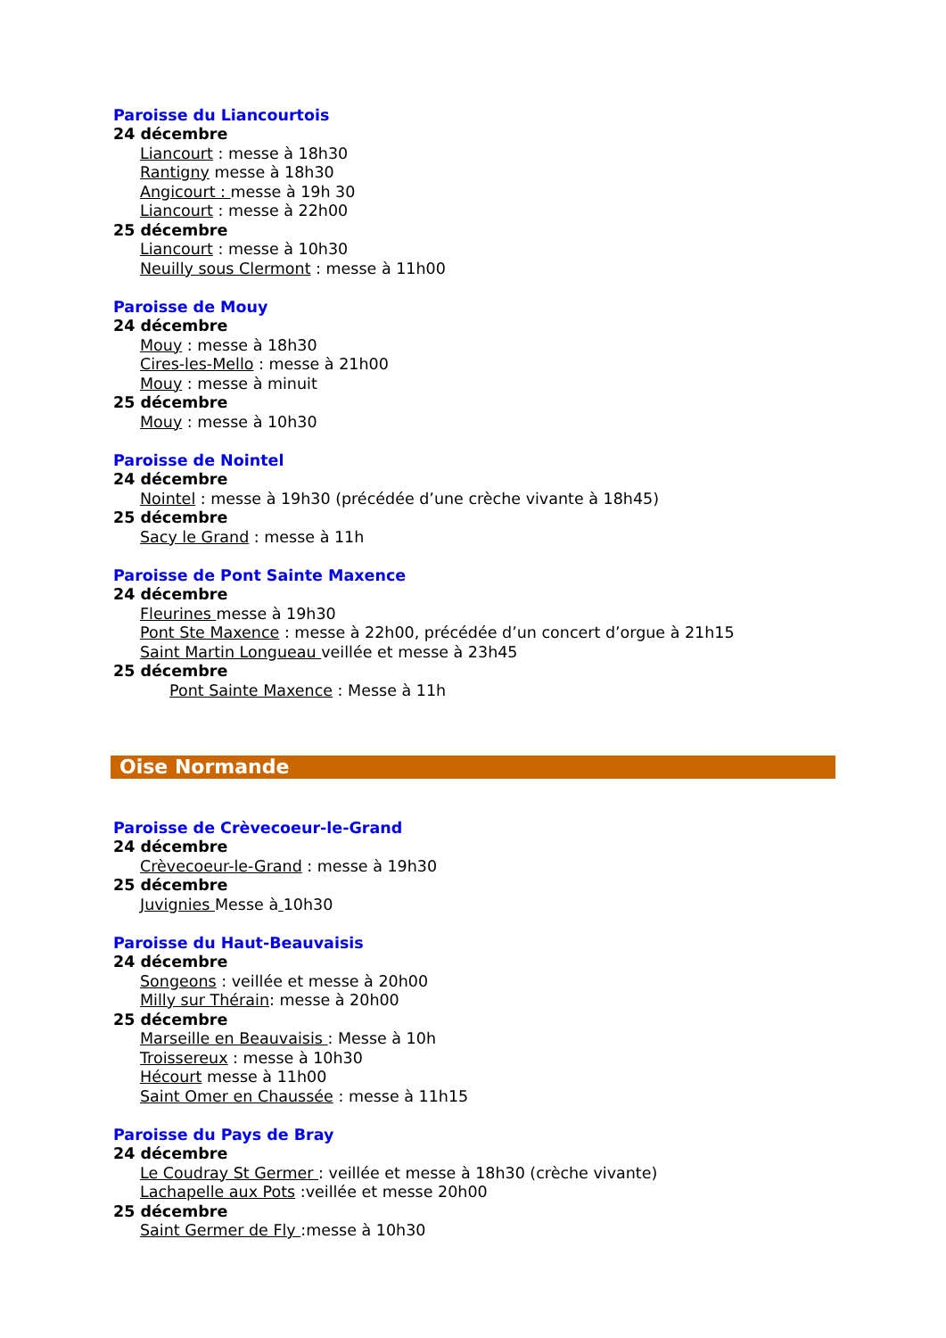Paroisse du Liancourtois
24 décembre
Liancourt : messe à 18h30
Rantigny messe à 18h30
Angicourt : messe à 19h 30
Liancourt : messe à 22h00
25 décembre
Liancourt : messe à 10h30
Neuilly sous Clermont : messe à 11h00
Paroisse de Mouy
24 décembre
Mouy : messe à 18h30
Cires-les-Mello : messe à 21h00
Mouy : messe à minuit
25 décembre
Mouy : messe à 10h30
Paroisse de Nointel
24 décembre
Nointel : messe à 19h30 (précédée d’une crèche vivante à 18h45)
25 décembre
Sacy le Grand : messe à 11h
Paroisse de Pont Sainte Maxence
24 décembre
Fleurines messe à 19h30
Pont Ste Maxence : messe à 22h00, précédée d’un concert d’orgue à 21h15
Saint Martin Longueau veillée et messe à 23h45
25 décembre
Pont Sainte Maxence : Messe à 11h
Oise Normande
Paroisse de Crèvecoeur-le-Grand
24 décembre
Crèvecoeur-le-Grand : messe à 19h30
25 décembre
Juvignies Messe à 10h30
Paroisse du Haut-Beauvaisis
24 décembre
Songeons : veillée et messe à 20h00
Milly sur Thérain: messe à 20h00
25 décembre
Marseille en Beauvaisis : Messe à 10h
Troissereux : messe à 10h30
Hécourt messe à 11h00
Saint Omer en Chaussée : messe à 11h15
Paroisse du Pays de Bray
24 décembre
Le Coudray St Germer : veillée et messe à 18h30 (crèche vivante)
Lachapelle aux Pots :veillée et messe 20h00
25 décembre
Saint Germer de Fly :messe à 10h30